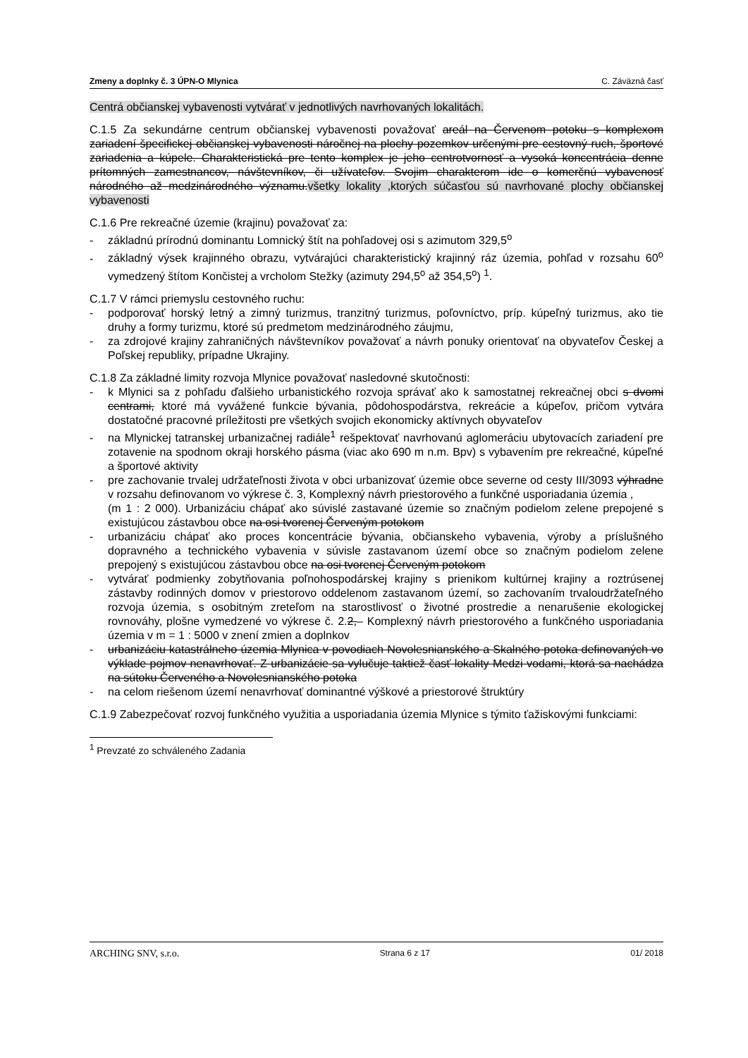Zmeny a doplnky č. 3 ÚPN-O Mlynica C. Záväzná časť
Centrá občianskej vybavenosti vytvárať v jednotlivých navrhovaných lokalitách.
C.1.5 Za sekundárne centrum občianskej vybavenosti považovať areál na Červenom potoku s komplexom zariadení špecifickej občianskej vybavenosti náročnej na plochy pozemkov určenými pre cestovný ruch, športové zariadenia a kúpele. Charakteristická pre tento komplex je jeho centrotvornosť a vysoká koncentrácia denne prítomných zamestnancov, návštevníkov, či užívateľov. Svojim charakterom ide o komerčnú vybavenosť národného až medzinárodného významu.všetky lokality ,ktorých súčasťou sú navrhované plochy občianskej vybavenosti
C.1.6 Pre rekreačné územie (krajinu) považovať za:
- základnú prírodnú dominantu Lomnický štít na pohľadovej osi s azimutom 329,5<sup>o</sup>
- základný výsek krajinného obrazu, vytvárajúci charakteristický krajinný ráz územia, pohľad v rozsahu 60<sup>o</sup> vymedzený štítom Končistej a vrcholom Stežky (azimuty 294,5<sup>o</sup> až 354,5<sup>o</sup>) <sup>1</sup>.
C.1.7 V rámci priemyslu cestovného ruchu:
- podporovať horský letný a zimný turizmus, tranzitný turizmus, poľovníctvo, príp. kúpeľný turizmus, ako tie druhy a formy turizmu, ktoré sú predmetom medzinárodného záujmu,
- za zdrojové krajiny zahraničných návštevníkov považovať a návrh ponuky orientovať na obyvateľov Českej a Poľskej republiky, prípadne Ukrajiny.
C.1.8 Za základné limity rozvoja Mlynice považovať nasledovné skutočnosti:
- k Mlynici sa z pohľadu ďalšieho urbanistického rozvoja správať ako k samostatnej rekreačnej obci s dvomi centrami, ktoré má vyvážené funkcie bývania, pôdohospodárstva, rekreácie a kúpeľov, pričom vytvára dostatočné pracovné príležitosti pre všetkých svojich ekonomicky aktívnych obyvateľov
- na Mlynickej tatranskej urbanizačnej radiále<sup>1</sup> rešpektovať navrhovanú aglomeráciu ubytovacích zariadení pre zotavenie na spodnom okraji horského pásma (viac ako 690 m n.m. Bpv) s vybavením pre rekreačné, kúpeľné a športové aktivity
- pre zachovanie trvalej udržateľnosti života v obci urbanizovať územie obce severne od cesty III/3093 výhradne v rozsahu definovanom vo výkrese č. 3, Komplexný návrh priestorového a funkčné usporiadania územia ,
(m 1 : 2 000). Urbanizáciu chápať ako súvislé zastavané územie so značným podielom zelene prepojené s existujúcou zástavbou obce na osi tvorenej Červeným potokom
- urbanizáciu chápať ako proces koncentrácie bývania, občianskeho vybavenia, výroby a príslušného dopravného a technického vybavenia v súvisle zastavanom území obce so značným podielom zelene prepojený s existujúcou zástavbou obce na osi tvorenej Červeným potokom
- vytvárať podmienky zobytňovania poľnohospodárskej krajiny s prienikom kultúrnej krajiny a roztrúsenej zástavby rodinných domov v priestorovo oddelenom zastavanom území, so zachovaním trvaloudržateľného rozvoja územia, s osobitným zreteľom na starostlivosť o životné prostredie a nenarušenie ekologickej rovnováhy, plošne vymedzené vo výkrese č. 2.2,– Komplexný návrh priestorového a funkčného usporiadania územia v m = 1 : 5000 v znení zmien a doplnkov
- urbanizáciu katastrálneho územia Mlynica v povodiach Novolesnianského a Skalného potoka definovaných vo výklade pojmov nenavrhovať. Z urbanizácie sa vylučuje taktiež časť lokality Medzi vodami, ktorá sa nachádza na sútoku Červeného a Novolesnianského potoka
- na celom riešenom území nenavrhovať dominantné výškové a priestorové štruktúry
C.1.9 Zabezpečovať rozvoj funkčného využitia a usporiadania územia Mlynice s týmito ťažiskovými funkciami:
<sup>1</sup> Prevzaté zo schváleného Zadania
ARCHING SNV, s.r.o. Strana 6 z 17 01/ 2018